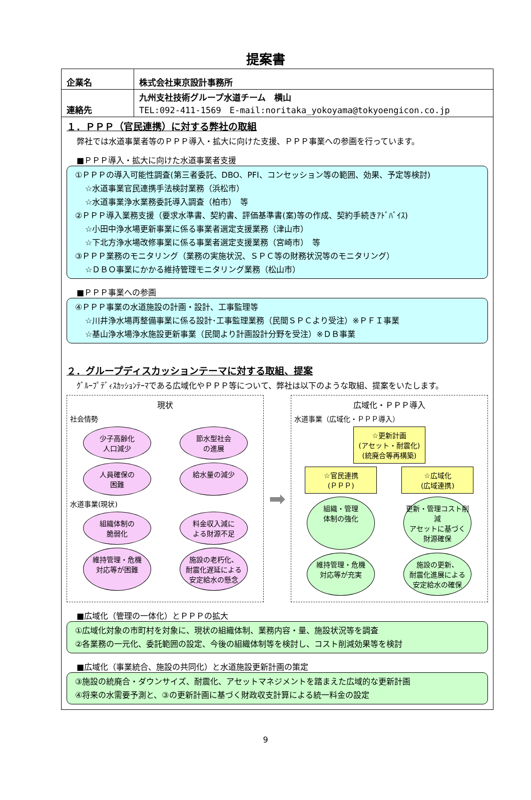提案書
| 企業名 | 株式会社東京設計事務所 |
| 連絡先 | 九州支社技術グループ水道チーム 横山 TEL:092-411-1569 E-mail:noritaka_yokoyama@tokyoengicon.co.jp |
１．ＰＰＰ（官民連携）に対する弊社の取組
弊社では水道事業者等のＰＰＰ導入・拡大に向けた支援、ＰＰＰ事業への参画を行っています。
■ＰＰＰ導入・拡大に向けた水道事業者支援
①ＰＰＰの導入可能性調査(第三者委託、DBO、PFI、コンセッション等の範囲、効果、予定等検討)
☆水道事業官民連携手法検討業務（浜松市）
☆水道事業浄水業務委託導入調査（柏市）　等
②ＰＰＰ導入業務支援（要求水準書、契約書、評価基準書(案)等の作成、契約手続きｱﾄﾞﾊﾞｲｽ)
☆小田中浄水場更新事業に係る事業者選定支援業務（津山市）
☆下北方浄水場改修事業に係る事業者選定支援業務（宮崎市）　等
③ＰＰＰ業務のモニタリング（業務の実施状況、ＳＰＣ等の財務状況等のモニタリング）
☆ＤＢＯ事業にかかる維持管理モニタリング業務（松山市）
■ＰＰＰ事業への参画
④ＰＰＰ事業の水道施設の計画・設計、工事監理等
☆川井浄水場再整備事業に係る設計･工事監理業務（民間ＳＰＣより受注）※ＰＦＩ事業
☆基山浄水場浄水施設更新事業（民間より計画設計分野を受注）※ＤＢ事業
２．グループディスカッションテーマに対する取組、提案
ｸﾞﾙｰﾌﾟﾃﾞｨｽｶｯｼｮﾝﾃｰﾏである広域化やＰＰＰ等について、弊社は以下のような取組、提案をいたします。
現状
社会情勢
少子高齢化
人口減少
節水型社会
の進展
人員確保の
困難
給水量の減少
水道事業(現状)
組織体制の
脆弱化
料金収入減に
よる財源不足
維持管理・危機
対応等が困難
施設の老朽化、
耐震化遅延による
安定給水の懸念
➡
広域化・ＰＰＰ導入
水道事業（広域化・ＰＰＰ導入）
☆更新計画
(アセット・耐震化)
(統廃合等再構築)
☆官民連携
(ＰＰＰ)
☆広域化
(広域連携)
組織・管理
体制の強化
更新・管理コスト削減
アセットに基づく
財源確保
維持管理・危機
対応等が充実
施設の更新、
耐震化進展による
安定給水の確保
■広域化（管理の一体化）とＰＰＰの拡大
①広域化対象の市町村を対象に、現状の組織体制、業務内容・量、施設状況等を調査
②各業務の一元化、委託範囲の設定、今後の組織体制等を検討し、コスト削減効果等を検討
■広域化（事業統合、施設の共同化）と水道施設更新計画の策定
③施設の統廃合・ダウンサイズ、耐震化、アセットマネジメントを踏まえた広域的な更新計画
④将来の水需要予測と、③の更新計画に基づく財政収支計算による統一料金の設定
9